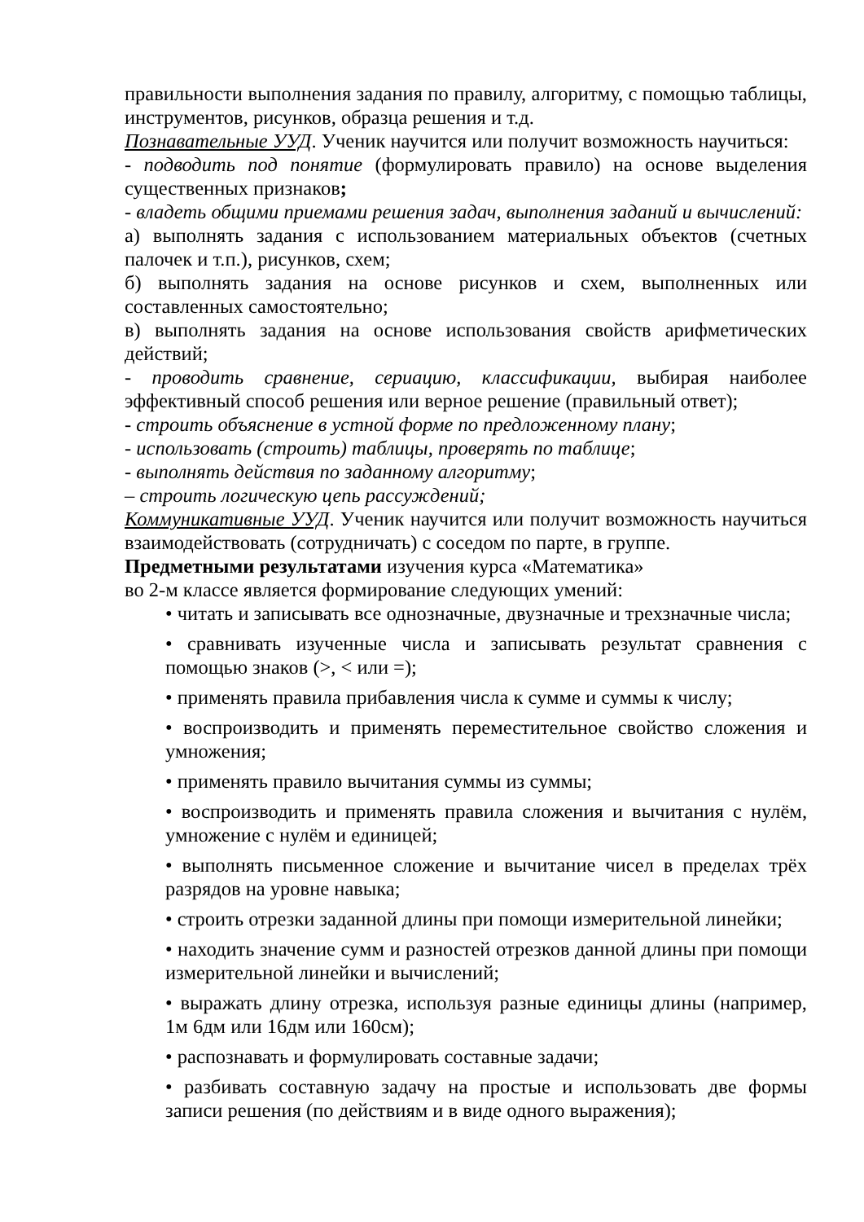правильности выполнения задания по правилу, алгоритму, с помощью таблицы, инструментов, рисунков, образца решения и т.д.
Познавательные УУД. Ученик научится или получит возможность научиться:
- подводить под понятие (формулировать правило) на основе выделения существенных признаков;
- владеть общими приемами решения задач, выполнения заданий и вычислений:
а) выполнять задания с использованием материальных объектов (счетных палочек и т.п.), рисунков, схем;
б) выполнять задания на основе рисунков и схем, выполненных или составленных самостоятельно;
в) выполнять задания на основе использования свойств арифметических действий;
- проводить сравнение, сериацию, классификации, выбирая наиболее эффективный способ решения или верное решение (правильный ответ);
- строить объяснение в устной форме по предложенному плану;
- использовать (строить) таблицы, проверять по таблице;
- выполнять действия по заданному алгоритму;
– строить логическую цепь рассуждений;
Коммуникативные УУД. Ученик научится или получит возможность научиться взаимодействовать (сотрудничать) с соседом по парте, в группе.
Предметными результатами изучения курса «Математика»
во 2-м классе является формирование следующих умений:
• читать и записывать все однозначные, двузначные и трехзначные числа;
• сравнивать изученные числа и записывать результат сравнения с помощью знаков (>, < или =);
• применять правила прибавления числа к сумме и суммы к числу;
• воспроизводить и применять переместительное свойство сложения и умножения;
• применять правило вычитания суммы из суммы;
• воспроизводить и применять правила сложения и вычитания с нулём, умножение с нулём и единицей;
• выполнять письменное сложение и вычитание чисел в пределах трёх разрядов на уровне навыка;
• строить отрезки заданной длины при помощи измерительной линейки;
• находить значение сумм и разностей отрезков данной длины при помощи измерительной линейки и вычислений;
• выражать длину отрезка, используя разные единицы длины (например, 1м 6дм или 16дм или 160см);
• распознавать и формулировать составные задачи;
• разбивать составную задачу на простые и использовать две формы записи решения (по действиям и в виде одного выражения);